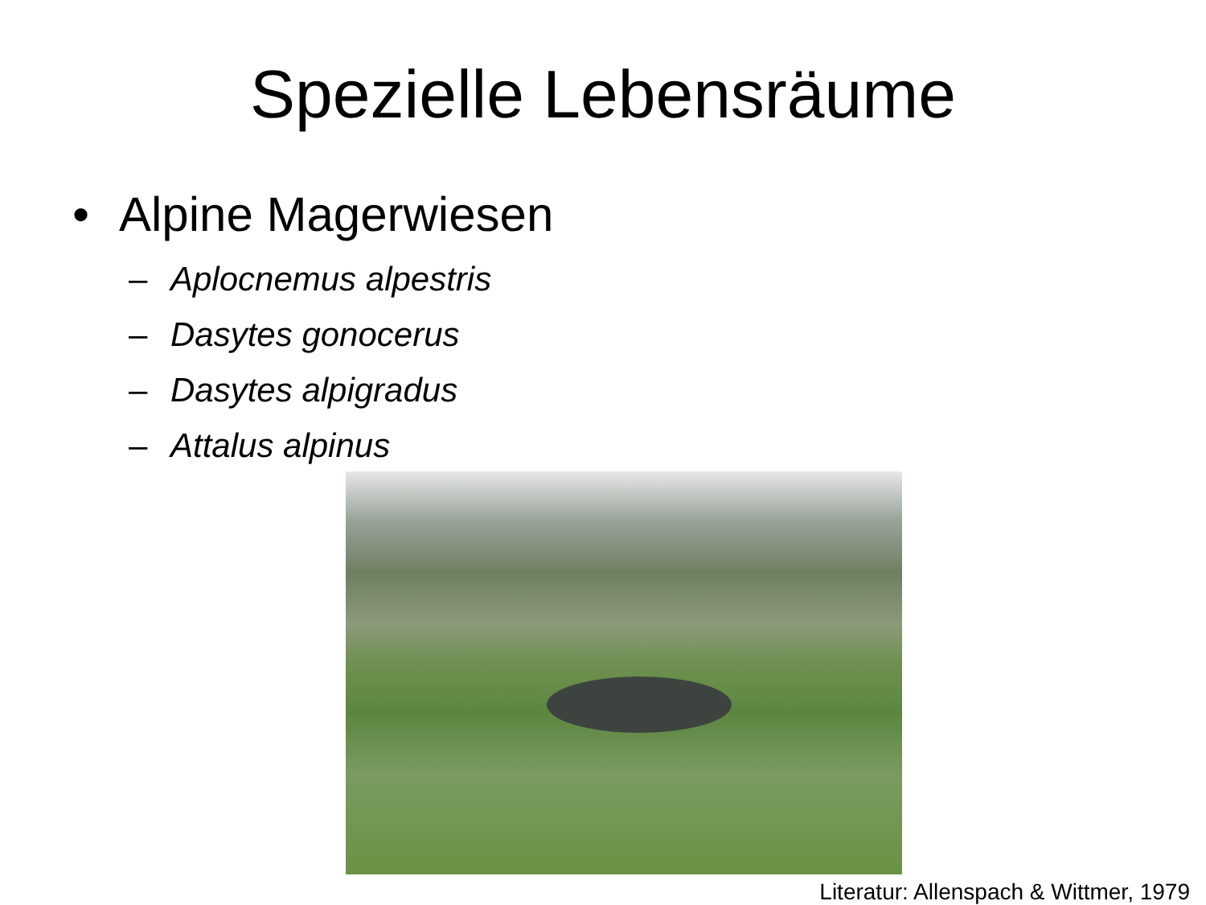Spezielle Lebensräume
• Alpine Magerwiesen
– Aplocnemus alpestris
– Dasytes gonocerus
– Dasytes alpigradus
– Attalus alpinus
Literatur: Allenspach & Wittmer, 1979